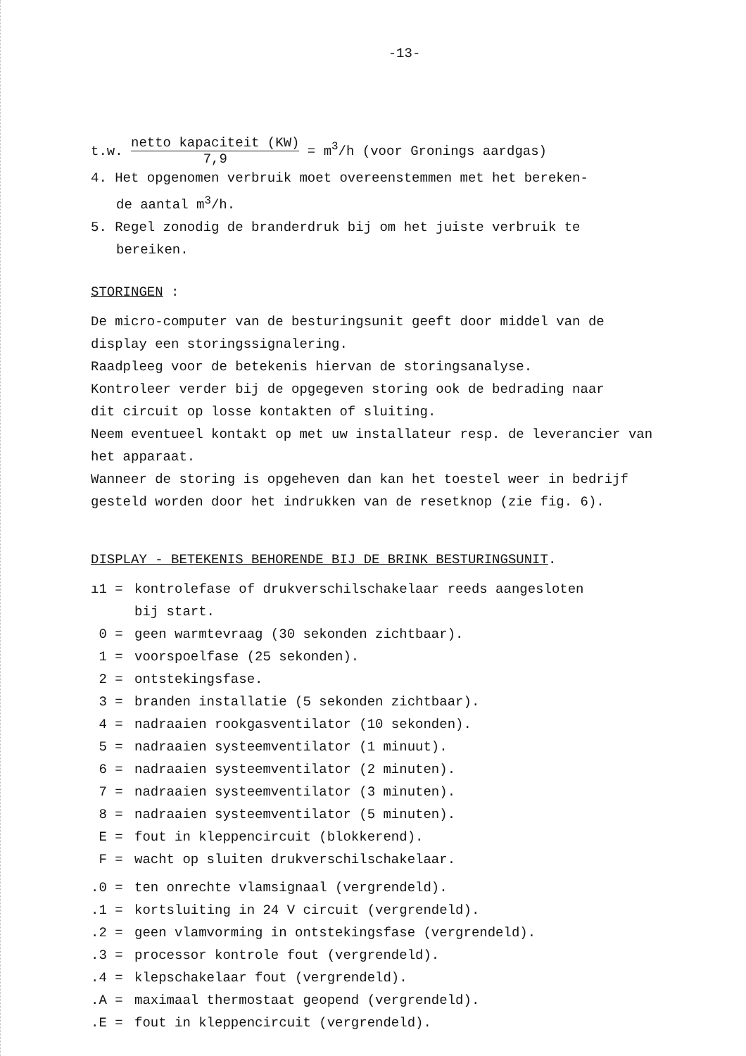-13-
t.w. netto kapaciteit (KW) 7,9 = m<sup>3</sup>/h (voor Gronings aardgas)
4. Het opgenomen verbruik moet overeenstemmen met het bereken-
de aantal m<sup>3</sup>/h.
5. Regel zonodig de branderdruk bij om het juiste verbruik te
bereiken.
STORINGEN :
De micro-computer van de besturingsunit geeft door middel van de
display een storingssignalering.
Raadpleeg voor de betekenis hiervan de storingsanalyse.
Kontroleer verder bij de opgegeven storing ook de bedrading naar
dit circuit op losse kontakten of sluiting.
Neem eventueel kontakt op met uw installateur resp. de leverancier van
het apparaat.
Wanneer de storing is opgeheven dan kan het toestel weer in bedrijf
gesteld worden door het indrukken van de resetknop (zie fig. 6).
DISPLAY - BETEKENIS BEHORENDE BIJ DE BRINK BESTURINGSUNIT.
ı1 = kontrolefase of drukverschilschakelaar reeds aangesloten
bij start.
0 = geen warmtevraag (30 sekonden zichtbaar).
1 = voorspoelfase (25 sekonden).
2 = ontstekingsfase.
3 = branden installatie (5 sekonden zichtbaar).
4 = nadraaien rookgasventilator (10 sekonden).
5 = nadraaien systeemventilator (1 minuut).
6 = nadraaien systeemventilator (2 minuten).
7 = nadraaien systeemventilator (3 minuten).
8 = nadraaien systeemventilator (5 minuten).
E = fout in kleppencircuit (blokkerend).
F = wacht op sluiten drukverschilschakelaar.
.0 = ten onrechte vlamsignaal (vergrendeld).
.1 = kortsluiting in 24 V circuit (vergrendeld).
.2 = geen vlamvorming in ontstekingsfase (vergrendeld).
.3 = processor kontrole fout (vergrendeld).
.4 = klepschakelaar fout (vergrendeld).
.A = maximaal thermostaat geopend (vergrendeld).
.E = fout in kleppencircuit (vergrendeld).